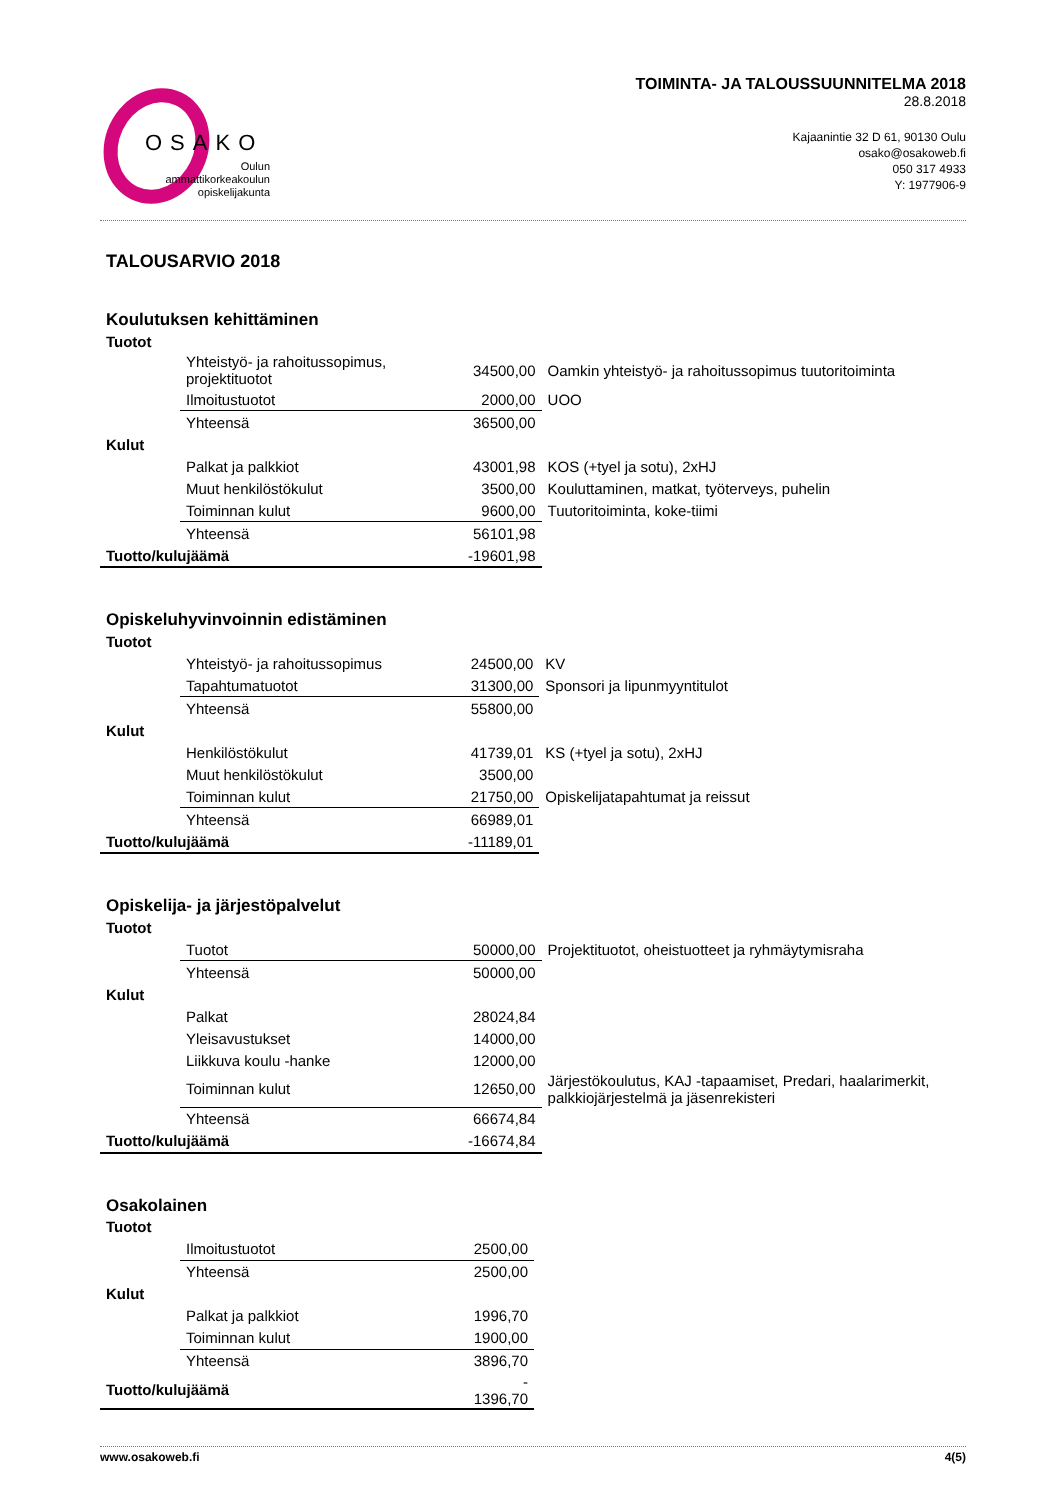OSAKO
Oulun
ammattikorkeakoulun
opiskelijakunta
TOIMINTA- JA TALOUSSUUNNITELMA 2018
28.8.2018
Kajaanintie 32 D 61, 90130 Oulu
osako@osakoweb.fi
050 317 4933
Y: 1977906-9
TALOUSARVIO 2018
Koulutuksen kehittäminen
| Tuotot | | | |
| | Yhteistyö- ja rahoitussopimus, projektituotot | 34500,00 | Oamkin yhteistyö- ja rahoitussopimus tuutoritoiminta |
| | Ilmoitustuotot | 2000,00 | UOO |
| | Yhteensä | 36500,00 | |
| Kulut | | | |
| | Palkat ja palkkiot | 43001,98 | KOS (+tyel ja sotu), 2xHJ |
| | Muut henkilöstökulut | 3500,00 | Kouluttaminen, matkat, työterveys, puhelin |
| | Toiminnan kulut | 9600,00 | Tuutoritoiminta, koke-tiimi |
| | Yhteensä | 56101,98 | |
| Tuotto/kulujäämä | | -19601,98 | |
Opiskeluhyvinvoinnin edistäminen
| Tuotot | | | |
| | Yhteistyö- ja rahoitussopimus | 24500,00 | KV |
| | Tapahtumatuotot | 31300,00 | Sponsori ja lipunmyyntitulot |
| | Yhteensä | 55800,00 | |
| Kulut | | | |
| | Henkilöstökulut | 41739,01 | KS (+tyel ja sotu), 2xHJ |
| | Muut henkilöstökulut | 3500,00 | |
| | Toiminnan kulut | 21750,00 | Opiskelijatapahtumat ja reissut |
| | Yhteensä | 66989,01 | |
| Tuotto/kulujäämä | | -11189,01 | |
Opiskelija- ja järjestöpalvelut
| Tuotot | | | |
| | Tuotot | 50000,00 | Projektituotot, oheistuotteet ja ryhmäytymisraha |
| | Yhteensä | 50000,00 | |
| Kulut | | | |
| | Palkat | 28024,84 | |
| | Yleisavustukset | 14000,00 | |
| | Liikkuva koulu -hanke | 12000,00 | |
| | Toiminnan kulut | 12650,00 | Järjestökoulutus, KAJ -tapaamiset, Predari, haalarimerkit, palkkiojärjestelmä ja jäsenrekisteri |
| | Yhteensä | 66674,84 | |
| Tuotto/kulujäämä | | -16674,84 | |
Osakolainen
| Tuotot | | | |
| | Ilmoitustuotot | 2500,00 | |
| | Yhteensä | 2500,00 | |
| Kulut | | | |
| | Palkat ja palkkiot | 1996,70 | |
| | Toiminnan kulut | 1900,00 | |
| | Yhteensä | 3896,70 | |
| Tuotto/kulujäämä | | - 1396,70 | |
www.osakoweb.fi 4(5)